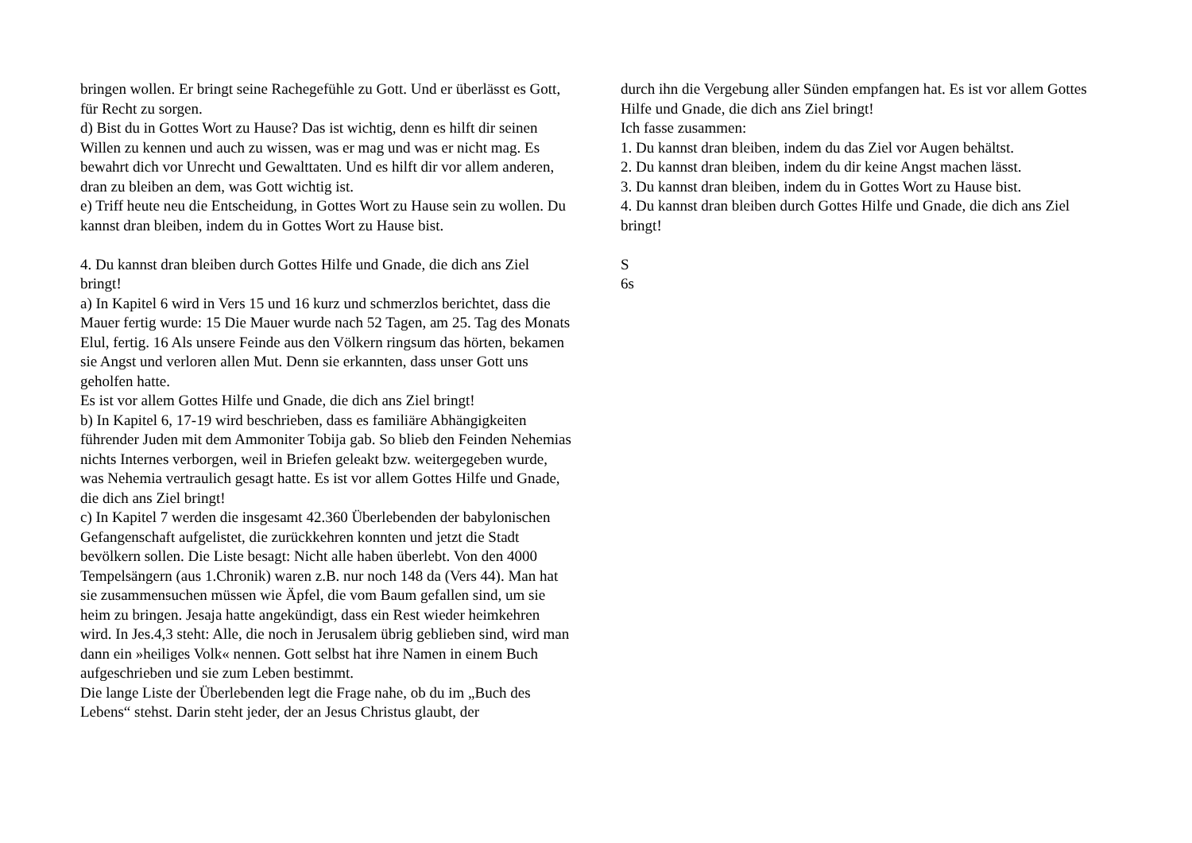bringen wollen. Er bringt seine Rachegefühle zu Gott. Und er überlässt es Gott, für Recht zu sorgen.
d) Bist du in Gottes Wort zu Hause? Das ist wichtig, denn es hilft dir seinen Willen zu kennen und auch zu wissen, was er mag und was er nicht mag. Es bewahrt dich vor Unrecht und Gewalttaten. Und es hilft dir vor allem anderen, dran zu bleiben an dem, was Gott wichtig ist.
e) Triff heute neu die Entscheidung, in Gottes Wort zu Hause sein zu wollen. Du kannst dran bleiben, indem du in Gottes Wort zu Hause bist.
4. Du kannst dran bleiben durch Gottes Hilfe und Gnade, die dich ans Ziel bringt!
a) In Kapitel 6 wird in Vers 15 und 16 kurz und schmerzlos berichtet, dass die Mauer fertig wurde: 15 Die Mauer wurde nach 52 Tagen, am 25. Tag des Monats Elul, fertig. 16 Als unsere Feinde aus den Völkern ringsum das hörten, bekamen sie Angst und verloren allen Mut. Denn sie erkannten, dass unser Gott uns geholfen hatte.
Es ist vor allem Gottes Hilfe und Gnade, die dich ans Ziel bringt!
b) In Kapitel 6, 17-19 wird beschrieben, dass es familiäre Abhängigkeiten führender Juden mit dem Ammoniter Tobija gab. So blieb den Feinden Nehemias nichts Internes verborgen, weil in Briefen geleakt bzw. weitergegeben wurde, was Nehemia vertraulich gesagt hatte. Es ist vor allem Gottes Hilfe und Gnade, die dich ans Ziel bringt!
c) In Kapitel 7 werden die insgesamt 42.360 Überlebenden der babylonischen Gefangenschaft aufgelistet, die zurückkehren konnten und jetzt die Stadt bevölkern sollen. Die Liste besagt: Nicht alle haben überlebt. Von den 4000 Tempelsängern (aus 1.Chronik) waren z.B. nur noch 148 da (Vers 44). Man hat sie zusammensuchen müssen wie Äpfel, die vom Baum gefallen sind, um sie heim zu bringen. Jesaja hatte angekündigt, dass ein Rest wieder heimkehren wird. In Jes.4,3 steht: Alle, die noch in Jerusalem übrig geblieben sind, wird man dann ein »heiliges Volk« nennen. Gott selbst hat ihre Namen in einem Buch aufgeschrieben und sie zum Leben bestimmt.
Die lange Liste der Überlebenden legt die Frage nahe, ob du im „Buch des Lebens“ stehst. Darin steht jeder, der an Jesus Christus glaubt, der
durch ihn die Vergebung aller Sünden empfangen hat. Es ist vor allem Gottes Hilfe und Gnade, die dich ans Ziel bringt!
Ich fasse zusammen:
1. Du kannst dran bleiben, indem du das Ziel vor Augen behältst.
2. Du kannst dran bleiben, indem du dir keine Angst machen lässt.
3. Du kannst dran bleiben, indem du in Gottes Wort zu Hause bist.
4. Du kannst dran bleiben durch Gottes Hilfe und Gnade, die dich ans Ziel bringt!
S
6s